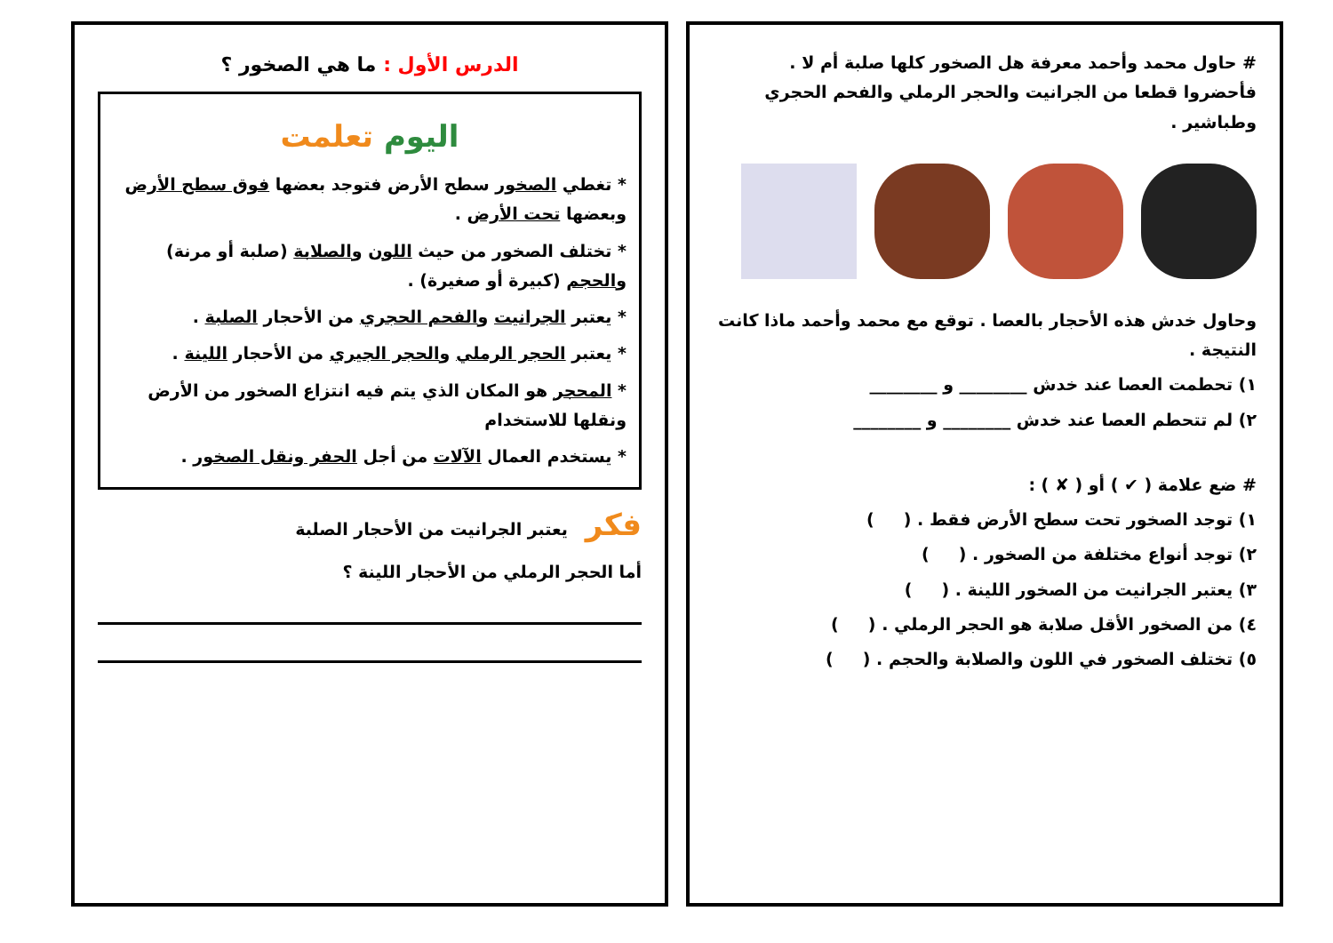# حاول محمد وأحمد معرفة هل الصخور كلها صلبة أم لا .
فأحضروا قطعا من الجرانيت والحجر الرملي والفحم الحجري وطباشير .
وحاول خدش هذه الأحجار بالعصا . توقع مع محمد وأحمد ماذا كانت النتيجة .
١) تحطمت العصا عند خدش ________ و ________
٢) لم تتحطم العصا عند خدش ________ و ________
# ضع علامة ( ✔ ) أو ( ✘ ) :
١) توجد الصخور تحت سطح الأرض فقط . ( )
٢) توجد أنواع مختلفة من الصخور . ( )
٣) يعتبر الجرانيت من الصخور اللينة . ( )
٤) من الصخور الأقل صلابة هو الحجر الرملي . ( )
٥) تختلف الصخور في اللون والصلابة والحجم . ( )
الدرس الأول : ما هي الصخور ؟
اليوم تعلمت
* تغطي الصخور سطح الأرض فتوجد بعضها فوق سطح الأرض وبعضها تحت الأرض .
* تختلف الصخور من حيث اللون والصلابة (صلبة أو مرنة) والحجم (كبيرة أو صغيرة) .
* يعتبر الجرانيت والفحم الحجري من الأحجار الصلبة .
* يعتبر الحجر الرملي والحجر الجيري من الأحجار اللينة .
* المحجر هو المكان الذي يتم فيه انتزاع الصخور من الأرض ونقلها للاستخدام
* يستخدم العمال الآلات من أجل الحفر ونقل الصخور .
فكر يعتبر الجرانيت من الأحجار الصلبة
أما الحجر الرملي من الأحجار اللينة ؟